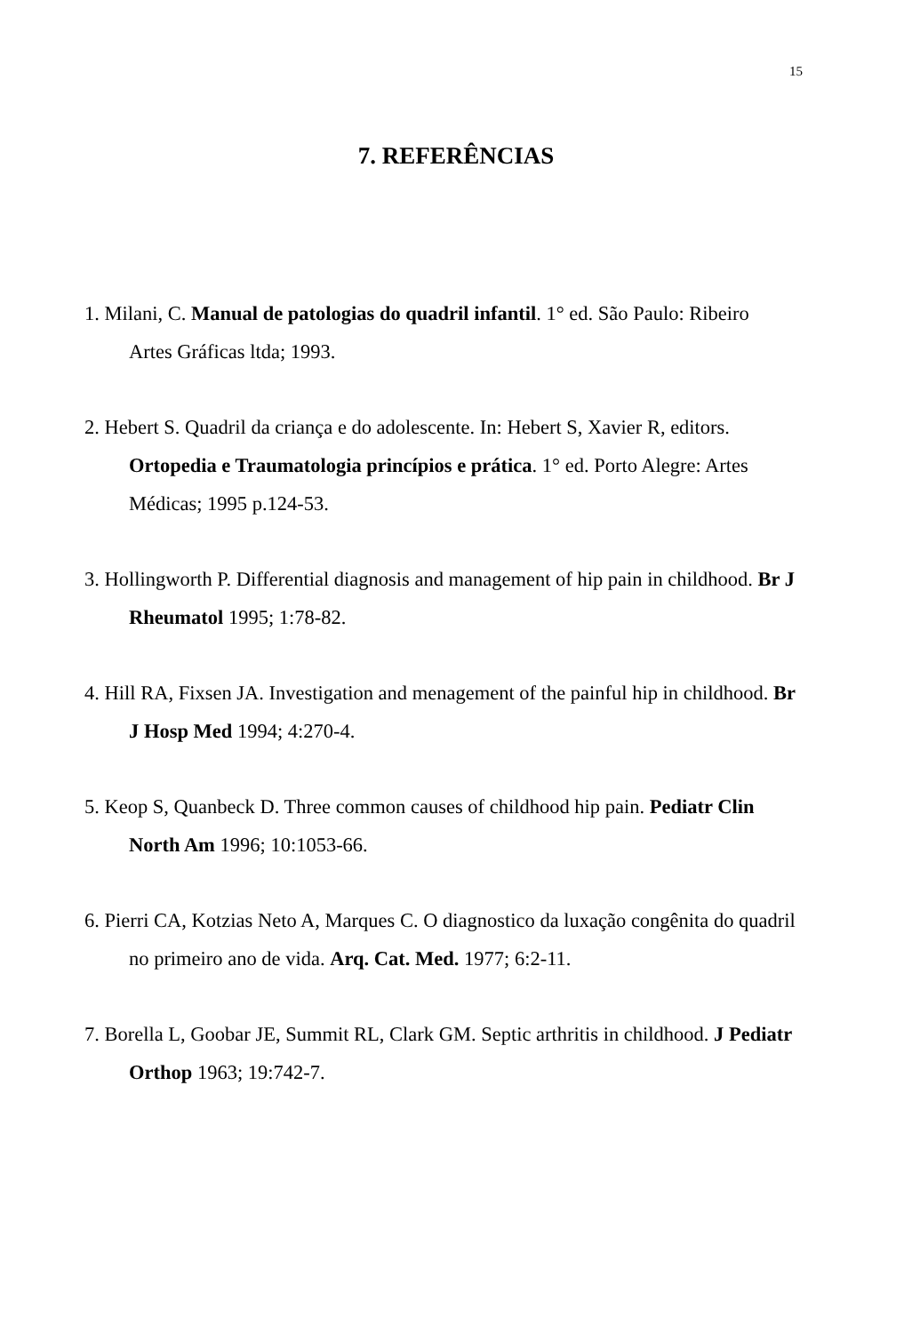15
7. REFERÊNCIAS
1. Milani, C. Manual de patologias do quadril infantil. 1° ed. São Paulo: Ribeiro Artes Gráficas ltda; 1993.
2. Hebert S. Quadril da criança e do adolescente. In: Hebert S, Xavier R, editors. Ortopedia e Traumatologia princípios e prática. 1° ed. Porto Alegre: Artes Médicas; 1995 p.124-53.
3. Hollingworth P. Differential diagnosis and management of hip pain in childhood. Br J Rheumatol 1995; 1:78-82.
4. Hill RA, Fixsen JA. Investigation and menagement of the painful hip in childhood. Br J Hosp Med 1994; 4:270-4.
5. Keop S, Quanbeck D. Three common causes of childhood hip pain. Pediatr Clin North Am 1996; 10:1053-66.
6. Pierri CA, Kotzias Neto A, Marques C. O diagnostico da luxação congênita do quadril no primeiro ano de vida. Arq. Cat. Med. 1977; 6:2-11.
7. Borella L, Goobar JE, Summit RL, Clark GM. Septic arthritis in childhood. J Pediatr Orthop 1963; 19:742-7.